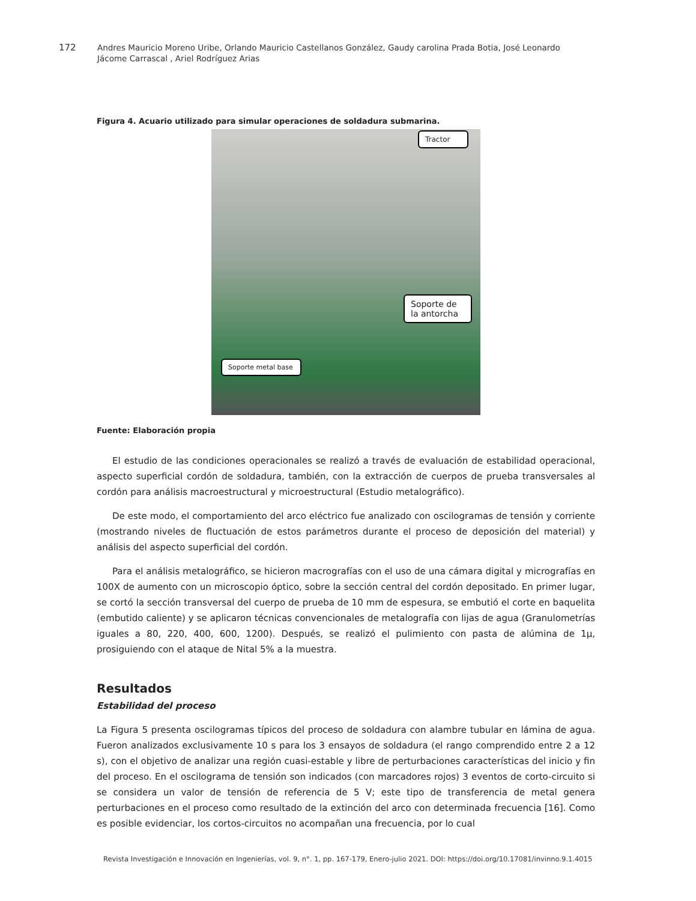172 Andres Mauricio Moreno Uribe, Orlando Mauricio Castellanos González, Gaudy carolina Prada Botia, José Leonardo Jácome Carrascal , Ariel Rodríguez Arias
Figura 4. Acuario utilizado para simular operaciones de soldadura submarina.
Tractor
Soporte de la antorcha
Soporte metal base
Fuente: Elaboración propia
El estudio de las condiciones operacionales se realizó a través de evaluación de estabilidad operacional, aspecto superficial cordón de soldadura, también, con la extracción de cuerpos de prueba transversales al cordón para análisis macroestructural y microestructural (Estudio metalográfico).
De este modo, el comportamiento del arco eléctrico fue analizado con oscilogramas de tensión y corriente (mostrando niveles de fluctuación de estos parámetros durante el proceso de deposición del material) y análisis del aspecto superficial del cordón.
Para el análisis metalográfico, se hicieron macrografías con el uso de una cámara digital y micrografías en 100X de aumento con un microscopio óptico, sobre la sección central del cordón depositado. En primer lugar, se cortó la sección transversal del cuerpo de prueba de 10 mm de espesura, se embutió el corte en baquelita (embutido caliente) y se aplicaron técnicas convencionales de metalografía con lijas de agua (Granulometrías iguales a 80, 220, 400, 600, 1200). Después, se realizó el pulimiento con pasta de alúmina de 1μ, prosiguiendo con el ataque de Nital 5% a la muestra.
Resultados
Estabilidad del proceso
La Figura 5 presenta oscilogramas típicos del proceso de soldadura con alambre tubular en lámina de agua. Fueron analizados exclusivamente 10 s para los 3 ensayos de soldadura (el rango comprendido entre 2 a 12 s), con el objetivo de analizar una región cuasi-estable y libre de perturbaciones características del inicio y fin del proceso. En el oscilograma de tensión son indicados (con marcadores rojos) 3 eventos de corto-circuito si se considera un valor de tensión de referencia de 5 V; este tipo de transferencia de metal genera perturbaciones en el proceso como resultado de la extinción del arco con determinada frecuencia [16]. Como es posible evidenciar, los cortos-circuitos no acompañan una frecuencia, por lo cual
Revista Investigación e Innovación en Ingenierías, vol. 9, n°. 1, pp. 167-179, Enero-julio 2021. DOI: https://doi.org/10.17081/invinno.9.1.4015